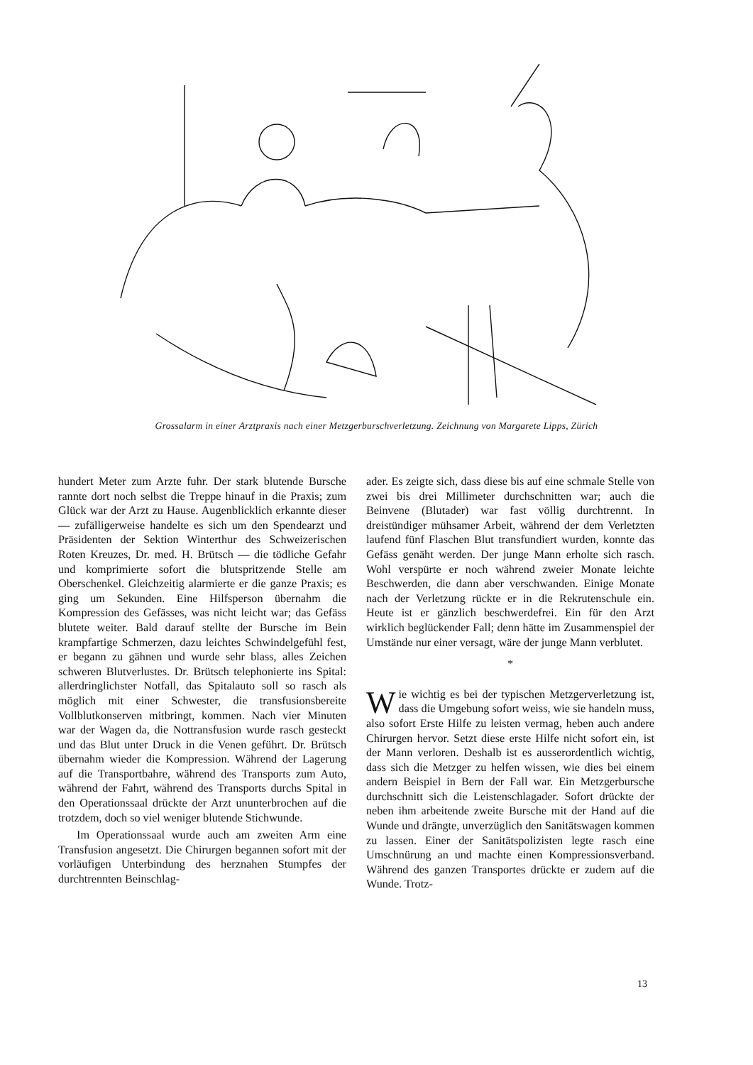Grossalarm in einer Arztpraxis nach einer Metzgerburschverletzung. Zeichnung von Margarete Lipps, Zürich
hundert Meter zum Arzte fuhr. Der stark blutende Bursche rannte dort noch selbst die Treppe hinauf in die Praxis; zum Glück war der Arzt zu Hause. Augenblicklich erkannte dieser — zufälligerweise handelte es sich um den Spendearzt und Präsidenten der Sektion Winterthur des Schweizerischen Roten Kreuzes, Dr. med. H. Brütsch — die tödliche Gefahr und komprimierte sofort die blutspritzende Stelle am Oberschenkel. Gleichzeitig alarmierte er die ganze Praxis; es ging um Sekunden. Eine Hilfsperson übernahm die Kompression des Gefässes, was nicht leicht war; das Gefäss blutete weiter. Bald darauf stellte der Bursche im Bein krampfartige Schmerzen, dazu leichtes Schwindelgefühl fest, er begann zu gähnen und wurde sehr blass, alles Zeichen schweren Blutverlustes. Dr. Brütsch telephonierte ins Spital: allerdringlichster Notfall, das Spitalauto soll so rasch als möglich mit einer Schwester, die transfusionsbereite Vollblutkonserven mitbringt, kommen. Nach vier Minuten war der Wagen da, die Nottransfusion wurde rasch gesteckt und das Blut unter Druck in die Venen geführt. Dr. Brütsch übernahm wieder die Kompression. Während der Lagerung auf die Transportbahre, während des Transports zum Auto, während der Fahrt, während des Transports durchs Spital in den Operationssaal drückte der Arzt ununterbrochen auf die trotzdem, doch so viel weniger blutende Stichwunde.
Im Operationssaal wurde auch am zweiten Arm eine Transfusion angesetzt. Die Chirurgen begannen sofort mit der vorläufigen Unterbindung des herznahen Stumpfes der durchtrennten Beinschlag-
ader. Es zeigte sich, dass diese bis auf eine schmale Stelle von zwei bis drei Millimeter durchschnitten war; auch die Beinvene (Blutader) war fast völlig durchtrennt. In dreistündiger mühsamer Arbeit, während der dem Verletzten laufend fünf Flaschen Blut transfundiert wurden, konnte das Gefäss genäht werden. Der junge Mann erholte sich rasch. Wohl verspürte er noch während zweier Monate leichte Beschwerden, die dann aber verschwanden. Einige Monate nach der Verletzung rückte er in die Rekrutenschule ein. Heute ist er gänzlich beschwerdefrei. Ein für den Arzt wirklich beglückender Fall; denn hätte im Zusammenspiel der Umstände nur einer versagt, wäre der junge Mann verblutet.
*
Wie wichtig es bei der typischen Metzgerverletzung ist, dass die Umgebung sofort weiss, wie sie handeln muss, also sofort Erste Hilfe zu leisten vermag, heben auch andere Chirurgen hervor. Setzt diese erste Hilfe nicht sofort ein, ist der Mann verloren. Deshalb ist es ausserordentlich wichtig, dass sich die Metzger zu helfen wissen, wie dies bei einem andern Beispiel in Bern der Fall war. Ein Metzgerbursche durchschnitt sich die Leistenschlagader. Sofort drückte der neben ihm arbeitende zweite Bursche mit der Hand auf die Wunde und drängte, unverzüglich den Sanitätswagen kommen zu lassen. Einer der Sanitätspolizisten legte rasch eine Umschnürung an und machte einen Kompressionsverband. Während des ganzen Transportes drückte er zudem auf die Wunde. Trotz-
13